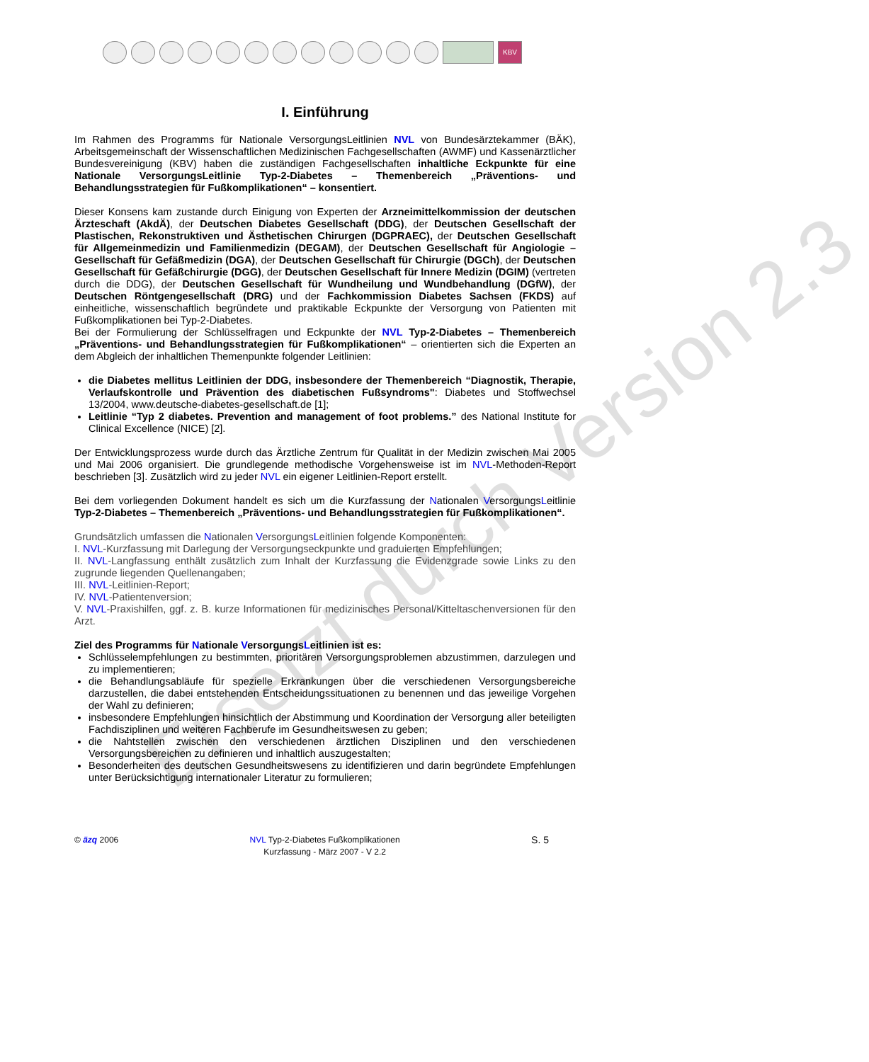KBV
Ersetzt durch Version 2.3
I. Einführung
Im Rahmen des Programms für Nationale VersorgungsLeitlinien NVL von Bundesärztekammer (BÄK), Arbeitsgemeinschaft der Wissenschaftlichen Medizinischen Fachgesellschaften (AWMF) und Kassenärztlicher Bundesvereinigung (KBV) haben die zuständigen Fachgesellschaften inhaltliche Eckpunkte für eine Nationale VersorgungsLeitlinie Typ-2-Diabetes – Themenbereich „Präventions- und Behandlungsstrategien für Fußkomplikationen“ – konsentiert.
Dieser Konsens kam zustande durch Einigung von Experten der Arzneimittelkommission der deutschen Ärzteschaft (AkdÄ), der Deutschen Diabetes Gesellschaft (DDG), der Deutschen Gesellschaft der Plastischen, Rekonstruktiven und Ästhetischen Chirurgen (DGPRAEC), der Deutschen Gesellschaft für Allgemeinmedizin und Familienmedizin (DEGAM), der Deutschen Gesellschaft für Angiologie – Gesellschaft für Gefäßmedizin (DGA), der Deutschen Gesellschaft für Chirurgie (DGCh), der Deutschen Gesellschaft für Gefäßchirurgie (DGG), der Deutschen Gesellschaft für Innere Medizin (DGIM) (vertreten durch die DDG), der Deutschen Gesellschaft für Wundheilung und Wundbehandlung (DGfW), der Deutschen Röntgengesellschaft (DRG) und der Fachkommission Diabetes Sachsen (FKDS) auf einheitliche, wissenschaftlich begründete und praktikable Eckpunkte der Versorgung von Patienten mit Fußkomplikationen bei Typ-2-Diabetes.
Bei der Formulierung der Schlüsselfragen und Eckpunkte der NVL Typ-2-Diabetes – Themenbereich „Präventions- und Behandlungsstrategien für Fußkomplikationen“ – orientierten sich die Experten an dem Abgleich der inhaltlichen Themenpunkte folgender Leitlinien:
die Diabetes mellitus Leitlinien der DDG, insbesondere der Themenbereich “Diagnostik, Therapie, Verlaufskontrolle und Prävention des diabetischen Fußsyndroms": Diabetes und Stoffwechsel 13/2004, www.deutsche-diabetes-gesellschaft.de [1];
Leitlinie “Typ 2 diabetes. Prevention and management of foot problems.” des National Institute for Clinical Excellence (NICE) [2].
Der Entwicklungsprozess wurde durch das Ärztliche Zentrum für Qualität in der Medizin zwischen Mai 2005 und Mai 2006 organisiert. Die grundlegende methodische Vorgehensweise ist im NVL-Methoden-Report beschrieben [3]. Zusätzlich wird zu jeder NVL ein eigener Leitlinien-Report erstellt.
Bei dem vorliegenden Dokument handelt es sich um die Kurzfassung der Nationalen VersorgungsLeitlinie Typ-2-Diabetes – Themenbereich „Präventions- und Behandlungsstrategien für Fußkomplikationen“.
Grundsätzlich umfassen die Nationalen VersorgungsLeitlinien folgende Komponenten:
I. NVL-Kurzfassung mit Darlegung der Versorgungseckpunkte und graduierten Empfehlungen;
II. NVL-Langfassung enthält zusätzlich zum Inhalt der Kurzfassung die Evidenzgrade sowie Links zu den zugrunde liegenden Quellenangaben;
III. NVL-Leitlinien-Report;
IV. NVL-Patientenversion;
V. NVL-Praxishilfen, ggf. z. B. kurze Informationen für medizinisches Personal/Kitteltaschenversionen für den Arzt.
Ziel des Programms für Nationale VersorgungsLeitlinien ist es:
Schlüsselempfehlungen zu bestimmten, prioritären Versorgungsproblemen abzustimmen, darzulegen und zu implementieren;
die Behandlungsabläufe für spezielle Erkrankungen über die verschiedenen Versorgungsbereiche darzustellen, die dabei entstehenden Entscheidungssituationen zu benennen und das jeweilige Vorgehen der Wahl zu definieren;
insbesondere Empfehlungen hinsichtlich der Abstimmung und Koordination der Versorgung aller beteiligten Fachdisziplinen und weiteren Fachberufe im Gesundheitswesen zu geben;
die Nahtstellen zwischen den verschiedenen ärztlichen Disziplinen und den verschiedenen Versorgungsbereichen zu definieren und inhaltlich auszugestalten;
Besonderheiten des deutschen Gesundheitswesens zu identifizieren und darin begründete Empfehlungen unter Berücksichtigung internationaler Literatur zu formulieren;
© äzq 2006 NVL Typ-2-Diabetes Fußkomplikationen
Kurzfassung - März 2007 - V 2.2
S. 5